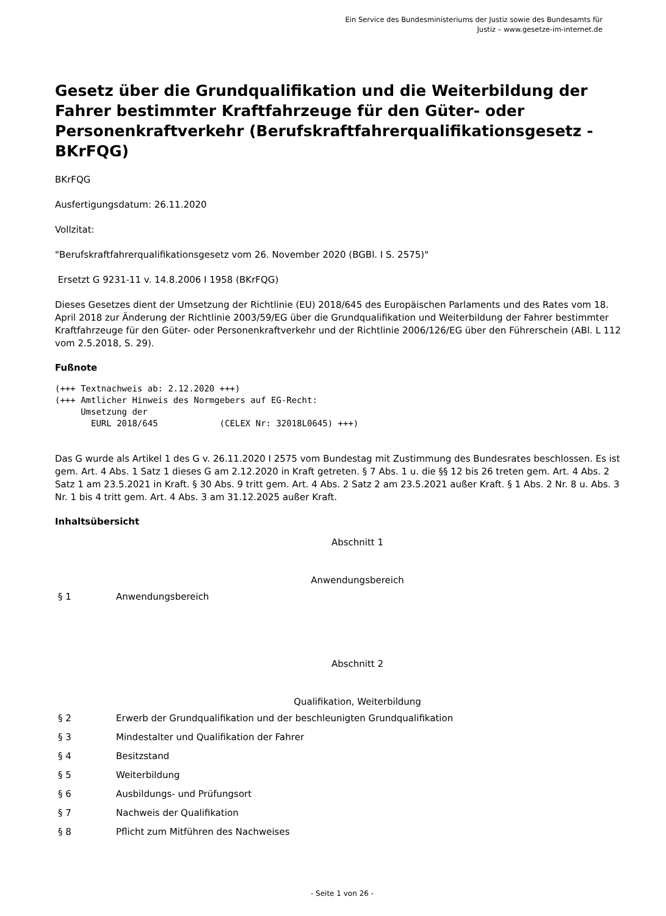Ein Service des Bundesministeriums der Justiz sowie des Bundesamts für
Justiz – www.gesetze-im-internet.de
Gesetz über die Grundqualifikation und die Weiterbildung der Fahrer bestimmter Kraftfahrzeuge für den Güter- oder Personenkraftverkehr (Berufskraftfahrerqualifikationsgesetz - BKrFQG)
BKrFQG
Ausfertigungsdatum: 26.11.2020
Vollzitat:
"Berufskraftfahrerqualifikationsgesetz vom 26. November 2020 (BGBl. I S. 2575)"
Ersetzt G 9231-11 v. 14.8.2006 I 1958 (BKrFQG)
Dieses Gesetzes dient der Umsetzung der Richtlinie (EU) 2018/645 des Europäischen Parlaments und des Rates vom 18. April 2018 zur Änderung der Richtlinie 2003/59/EG über die Grundqualifikation und Weiterbildung der Fahrer bestimmter Kraftfahrzeuge für den Güter- oder Personenkraftverkehr und der Richtlinie 2006/126/EG über den Führerschein (ABl. L 112 vom 2.5.2018, S. 29).
Fußnote
(+++ Textnachweis ab: 2.12.2020 +++)
(+++ Amtlicher Hinweis des Normgebers auf EG-Recht:
     Umsetzung der
       EURL 2018/645            (CELEX Nr: 32018L0645) +++)
Das G wurde als Artikel 1 des G v. 26.11.2020 I 2575 vom Bundestag mit Zustimmung des Bundesrates beschlossen. Es ist gem. Art. 4 Abs. 1 Satz 1 dieses G am 2.12.2020 in Kraft getreten. § 7 Abs. 1 u. die §§ 12 bis 26 treten gem. Art. 4 Abs. 2 Satz 1 am 23.5.2021 in Kraft. § 30 Abs. 9 tritt gem. Art. 4 Abs. 2 Satz 2 am 23.5.2021 außer Kraft. § 1 Abs. 2 Nr. 8 u. Abs. 3 Nr. 1 bis 4 tritt gem. Art. 4 Abs. 3 am 31.12.2025 außer Kraft.
Inhaltsübersicht
Abschnitt 1
Anwendungsbereich
§ 1 Anwendungsbereich
Abschnitt 2
Qualifikation, Weiterbildung
§ 2 Erwerb der Grundqualifikation und der beschleunigten Grundqualifikation
§ 3 Mindestalter und Qualifikation der Fahrer
§ 4 Besitzstand
§ 5 Weiterbildung
§ 6 Ausbildungs- und Prüfungsort
§ 7 Nachweis der Qualifikation
§ 8 Pflicht zum Mitführen des Nachweises
- Seite 1 von 26 -